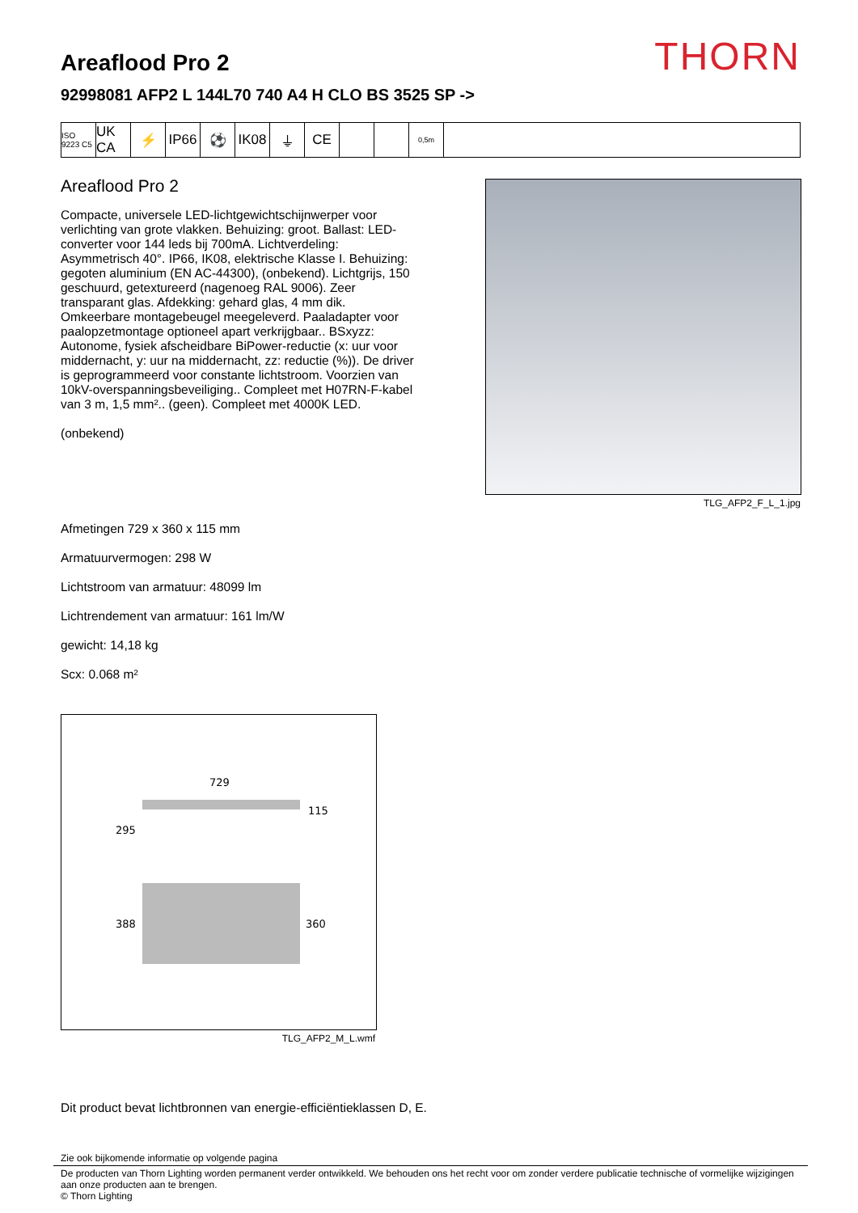THORN
Areaflood Pro 2
92998081 AFP2 L 144L70 740 A4 H CLO BS 3525 SP ->
ISO 9223 C5
UK CA
⚡ IP66 ⚽ IK08 ⏚ CE
0,5m
Areaflood Pro 2
Compacte, universele LED-lichtgewichtschijnwerper voor verlichting van grote vlakken. Behuizing: groot. Ballast: LED-converter voor 144 leds bij 700mA. Lichtverdeling: Asymmetrisch 40°. IP66, IK08, elektrische Klasse I. Behuizing: gegoten aluminium (EN AC-44300), (onbekend). Lichtgrijs, 150 geschuurd, getextureerd (nagenoeg RAL 9006). Zeer transparant glas. Afdekking: gehard glas, 4 mm dik. Omkeerbare montagebeugel meegeleverd. Paaladapter voor paalopzetmontage optioneel apart verkrijgbaar.. BSxyzz: Autonome, fysiek afscheidbare BiPower-reductie (x: uur voor middernacht, y: uur na middernacht, zz: reductie (%)). De driver is geprogrammeerd voor constante lichtstroom. Voorzien van 10kV-overspanningsbeveiliging.. Compleet met H07RN-F-kabel van 3 m, 1,5 mm².. (geen). Compleet met 4000K LED.
(onbekend)
TLG_AFP2_F_L_1.jpg
Afmetingen 729 x 360 x 115 mm
Armatuurvermogen: 298 W
Lichtstroom van armatuur: 48099 lm
Lichtrendement van armatuur: 161 lm/W
gewicht: 14,18 kg
Scx: 0.068 m²
729
115
295
388
360
TLG_AFP2_M_L.wmf
Dit product bevat lichtbronnen van energie-efficiëntieklassen D, E.
Zie ook bijkomende informatie op volgende pagina
De producten van Thorn Lighting worden permanent verder ontwikkeld. We behouden ons het recht voor om zonder verdere publicatie technische of vormelijke wijzigingen aan onze producten aan te brengen.
© Thorn Lighting